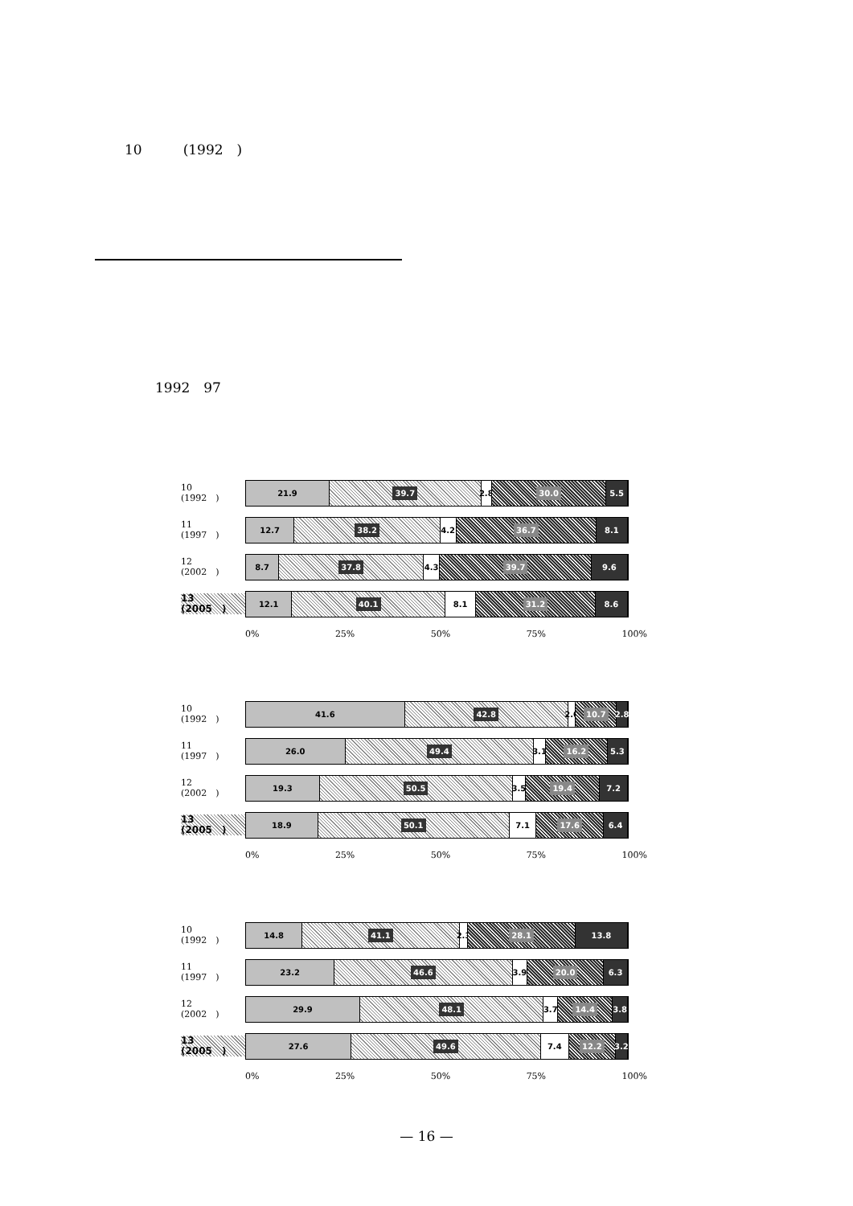10　　　(1992　)
1992　97
10
(1992　)
21.9
39.7
2.8
30.0
5.5
11
(1997　)
12.7
38.2
4.2
36.7
8.1
12
(2002　)
8.7
37.8
4.3
39.7
9.6
13
(2005　)
12.1
40.1
8.1
31.2
8.6
0% 25% 50% 75% 100%
10
(1992　)
41.6
42.8
2.0
10.7
2.8
11
(1997　)
26.0
49.4
3.1
16.2
5.3
12
(2002　)
19.3
50.5
3.5
19.4
7.2
13
(2005　)
18.9
50.1
7.1
17.6
6.4
0% 25% 50% 75% 100%
10
(1992　)
14.8
41.1
2.3
28.1
13.8
11
(1997　)
23.2
46.6
3.9
20.0
6.3
12
(2002　)
29.9
48.1
3.7
14.4
3.8
13
(2005　)
27.6
49.6
7.4
12.2
3.2
0% 25% 50% 75% 100%
— 16 —